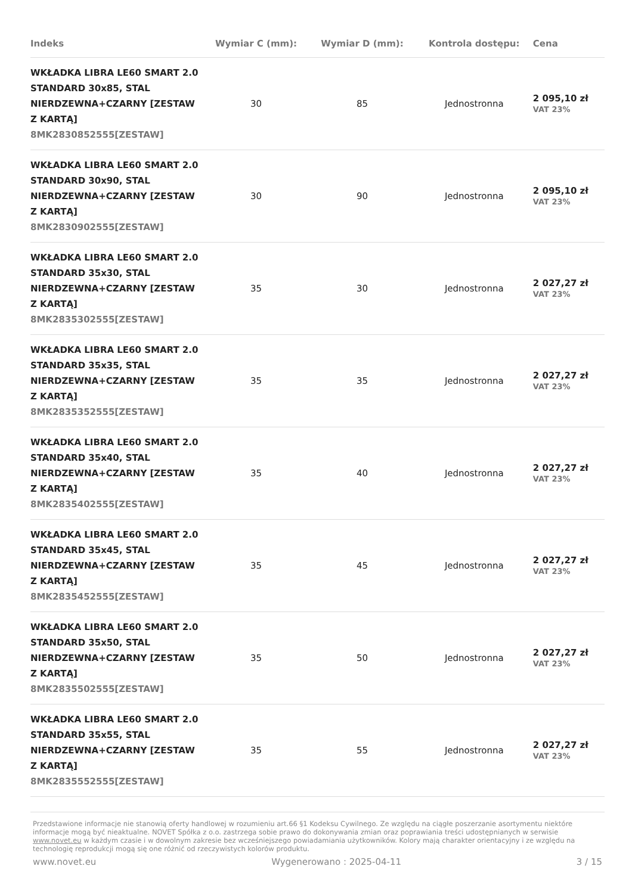| Indeks | Wymiar C (mm): | Wymiar D (mm): | Kontrola dostępu: | Cena |
| --- | --- | --- | --- | --- |
| WKŁADKA LIBRA LE60 SMART 2.0 STANDARD 30x85, STAL NIERDZEWNA+CZARNY [ZESTAW Z KARTĄ] 8MK2830852555[ZESTAW] | 30 | 85 | Jednostronna | 2 095,10 zł VAT 23% |
| WKŁADKA LIBRA LE60 SMART 2.0 STANDARD 30x90, STAL NIERDZEWNA+CZARNY [ZESTAW Z KARTĄ] 8MK2830902555[ZESTAW] | 30 | 90 | Jednostronna | 2 095,10 zł VAT 23% |
| WKŁADKA LIBRA LE60 SMART 2.0 STANDARD 35x30, STAL NIERDZEWNA+CZARNY [ZESTAW Z KARTĄ] 8MK2835302555[ZESTAW] | 35 | 30 | Jednostronna | 2 027,27 zł VAT 23% |
| WKŁADKA LIBRA LE60 SMART 2.0 STANDARD 35x35, STAL NIERDZEWNA+CZARNY [ZESTAW Z KARTĄ] 8MK2835352555[ZESTAW] | 35 | 35 | Jednostronna | 2 027,27 zł VAT 23% |
| WKŁADKA LIBRA LE60 SMART 2.0 STANDARD 35x40, STAL NIERDZEWNA+CZARNY [ZESTAW Z KARTĄ] 8MK2835402555[ZESTAW] | 35 | 40 | Jednostronna | 2 027,27 zł VAT 23% |
| WKŁADKA LIBRA LE60 SMART 2.0 STANDARD 35x45, STAL NIERDZEWNA+CZARNY [ZESTAW Z KARTĄ] 8MK2835452555[ZESTAW] | 35 | 45 | Jednostronna | 2 027,27 zł VAT 23% |
| WKŁADKA LIBRA LE60 SMART 2.0 STANDARD 35x50, STAL NIERDZEWNA+CZARNY [ZESTAW Z KARTĄ] 8MK2835502555[ZESTAW] | 35 | 50 | Jednostronna | 2 027,27 zł VAT 23% |
| WKŁADKA LIBRA LE60 SMART 2.0 STANDARD 35x55, STAL NIERDZEWNA+CZARNY [ZESTAW Z KARTĄ] 8MK2835552555[ZESTAW] | 35 | 55 | Jednostronna | 2 027,27 zł VAT 23% |
Przedstawione informacje nie stanowią oferty handlowej w rozumieniu art.66 §1 Kodeksu Cywilnego. Ze względu na ciągłe poszerzanie asortymentu niektóre informacje mogą być nieaktualne. NOVET Spółka z o.o. zastrzega sobie prawo do dokonywania zmian oraz poprawiania treści udostępnianych w serwisie www.novet.eu w każdym czasie i w dowolnym zakresie bez wcześniejszego powiadamiania użytkowników. Kolory mają charakter orientacyjny i ze względu na technologię reprodukcji mogą się one różnić od rzeczywistych kolorów produktu.
www.novet.eu Wygenerowano : 2025-04-11 3 / 15